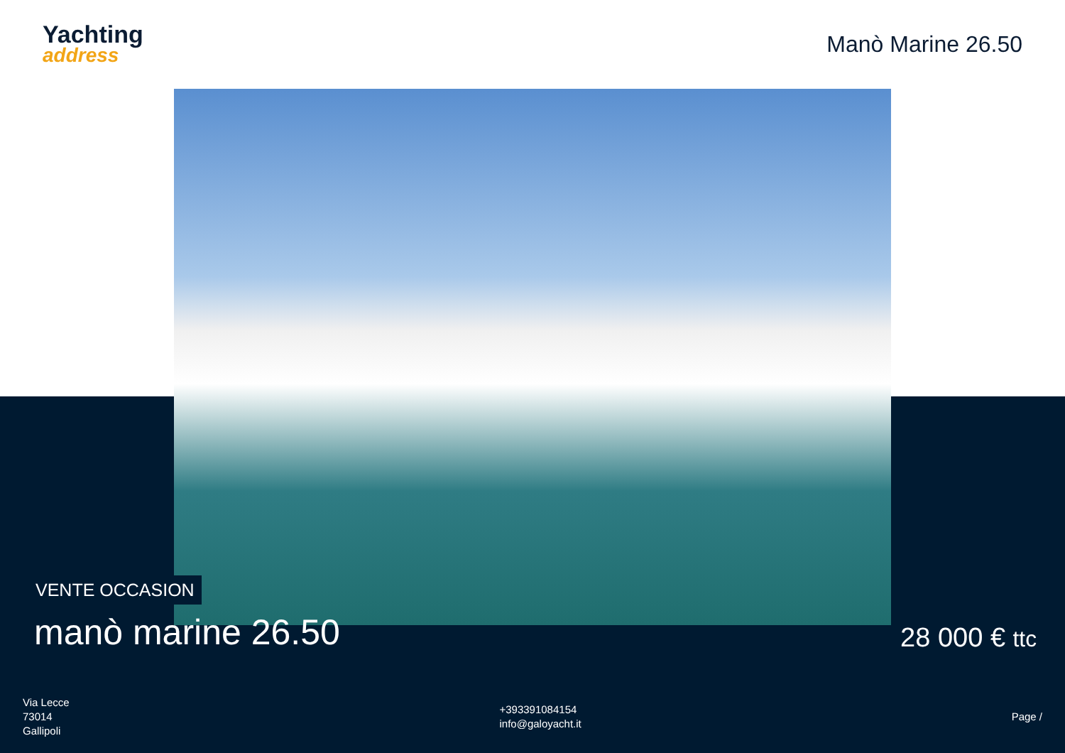Yachting
address
Manò Marine 26.50
VENTE OCCASION
manò marine 26.50
28 000 € ttc
Via Lecce
73014
Gallipoli
+393391084154
info@galoyacht.it
Page /